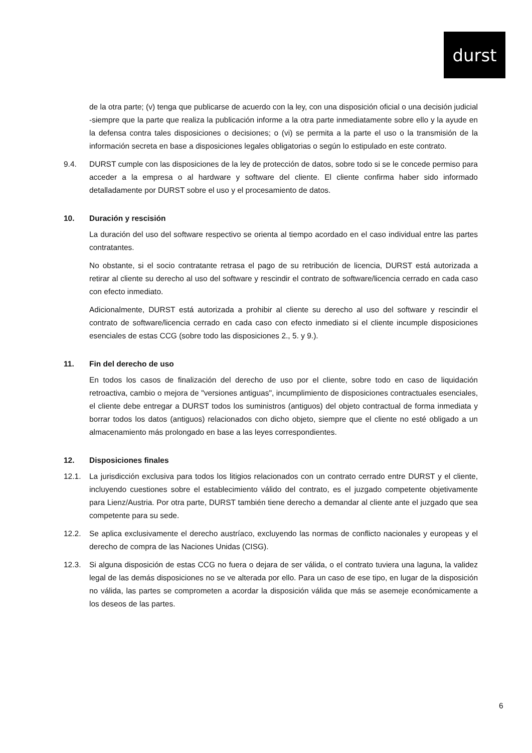durst
de la otra parte; (v) tenga que publicarse de acuerdo con la ley, con una disposición oficial o una decisión judicial -siempre que la parte que realiza la publicación informe a la otra parte inmediatamente sobre ello y la ayude en la defensa contra tales disposiciones o decisiones; o (vi) se permita a la parte el uso o la transmisión de la información secreta en base a disposiciones legales obligatorias o según lo estipulado en este contrato.
9.4. DURST cumple con las disposiciones de la ley de protección de datos, sobre todo si se le concede permiso para acceder a la empresa o al hardware y software del cliente. El cliente confirma haber sido informado detalladamente por DURST sobre el uso y el procesamiento de datos.
10. Duración y rescisión
La duración del uso del software respectivo se orienta al tiempo acordado en el caso individual entre las partes contratantes.
No obstante, si el socio contratante retrasa el pago de su retribución de licencia, DURST está autorizada a retirar al cliente su derecho al uso del software y rescindir el contrato de software/licencia cerrado en cada caso con efecto inmediato.
Adicionalmente, DURST está autorizada a prohibir al cliente su derecho al uso del software y rescindir el contrato de software/licencia cerrado en cada caso con efecto inmediato si el cliente incumple disposiciones esenciales de estas CCG (sobre todo las disposiciones 2., 5. y 9.).
11. Fin del derecho de uso
En todos los casos de finalización del derecho de uso por el cliente, sobre todo en caso de liquidación retroactiva, cambio o mejora de "versiones antiguas", incumplimiento de disposiciones contractuales esenciales, el cliente debe entregar a DURST todos los suministros (antiguos) del objeto contractual de forma inmediata y borrar todos los datos (antiguos) relacionados con dicho objeto, siempre que el cliente no esté obligado a un almacenamiento más prolongado en base a las leyes correspondientes.
12. Disposiciones finales
12.1. La jurisdicción exclusiva para todos los litigios relacionados con un contrato cerrado entre DURST y el cliente, incluyendo cuestiones sobre el establecimiento válido del contrato, es el juzgado competente objetivamente para Lienz/Austria. Por otra parte, DURST también tiene derecho a demandar al cliente ante el juzgado que sea competente para su sede.
12.2. Se aplica exclusivamente el derecho austríaco, excluyendo las normas de conflicto nacionales y europeas y el derecho de compra de las Naciones Unidas (CISG).
12.3. Si alguna disposición de estas CCG no fuera o dejara de ser válida, o el contrato tuviera una laguna, la validez legal de las demás disposiciones no se ve alterada por ello. Para un caso de ese tipo, en lugar de la disposición no válida, las partes se comprometen a acordar la disposición válida que más se asemeje económicamente a los deseos de las partes.
6